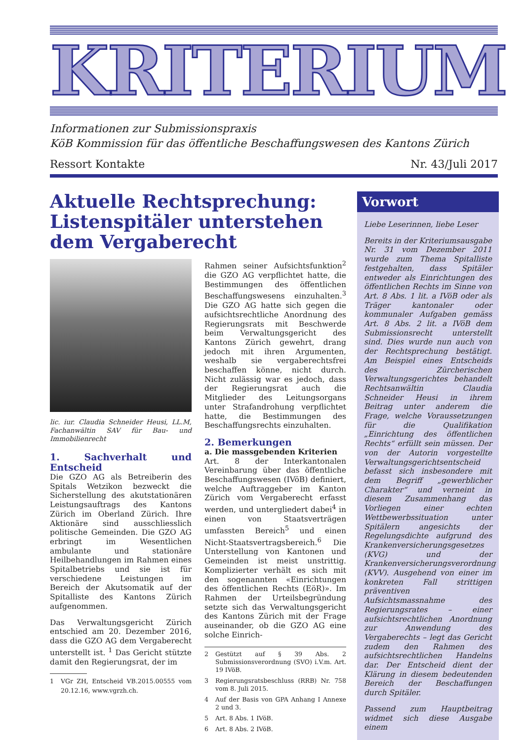KRITERIUM
Informationen zur Submissionspraxis
KöB Kommission für das öffentliche Beschaffungswesen des Kantons Zürich
Ressort Kontakte Nr. 43/Juli 2017
Aktuelle Rechtsprechung: Listenspitäler unterstehen dem Vergaberecht
lic. iur. Claudia Schneider Heusi, LL.M, Fachanwältin SAV für Bau- und Immobilienrecht
1. Sachverhalt und Entscheid
Die GZO AG als Betreiberin des Spitals Wetzikon bezweckt die Sicherstellung des akutstationären Leistungsauftrags des Kantons Zürich im Oberland Zürich. Ihre Aktionäre sind ausschliesslich politische Gemeinden. Die GZO AG erbringt im Wesentlichen ambulante und stationäre Heilbehandlungen im Rahmen eines Spitalbetriebs und sie ist für verschiedene Leistungen im Bereich der Akutsomatik auf der Spitalliste des Kantons Zürich aufgenommen.
Das Verwaltungsgericht Zürich entschied am 20. Dezember 2016, dass die GZO AG dem Vergaberecht unterstellt ist. <sup>1</sup> Das Gericht stützte damit den Regierungsrat, der im
1 VGr ZH, Entscheid VB.2015.00555 vom 20.12.16, www.vgrzh.ch.
Rahmen seiner Aufsichtsfunktion<sup>2</sup> die GZO AG verpflichtet hatte, die Bestimmungen des öffentlichen Beschaffungswesens einzuhalten.<sup>3</sup> Die GZO AG hatte sich gegen die aufsichtsrechtliche Anordnung des Regierungsrats mit Beschwerde beim Verwaltungsgericht des Kantons Zürich gewehrt, drang jedoch mit ihren Argumenten, weshalb sie vergaberechtsfrei beschaffen könne, nicht durch. Nicht zulässig war es jedoch, dass der Regierungsrat auch die Mitglieder des Leitungsorgans unter Strafandrohung verpflichtet hatte, die Bestimmungen des Beschaffungsrechts einzuhalten.
2. Bemerkungen
a. Die massgebenden Kriterien
Art. 8 der Interkantonalen Vereinbarung über das öffentliche Beschaffungswesen (IVöB) definiert, welche Auftraggeber im Kanton Zürich vom Vergaberecht erfasst werden, und untergliedert dabei<sup>4</sup> in einen von Staatsverträgen umfassten Bereich<sup>5</sup> und einen Nicht-Staatsvertragsbereich.<sup>6</sup> Die Unterstellung von Kantonen und Gemeinden ist meist unstrittig. Komplizierter verhält es sich mit den sogenannten «Einrichtungen des öffentlichen Rechts (EöR)». Im Rahmen der Urteilsbegründung setzte sich das Verwaltungsgericht des Kantons Zürich mit der Frage auseinander, ob die GZO AG eine solche Einrich-
2 Gestützt auf § 39 Abs. 2 Submissionsverordnung (SVO) i.V.m. Art. 19 IVöB.
3 Regierungsratsbeschluss (RRB) Nr. 758 vom 8. Juli 2015.
4 Auf der Basis von GPA Anhang I Annexe 2 und 3.
5 Art. 8 Abs. 1 IVöB.
6 Art. 8 Abs. 2 IVöB.
Vorwort
Liebe Leserinnen, liebe Leser
Bereits in der Kriteriumsausgabe Nr. 31 vom Dezember 2011 wurde zum Thema Spitalliste festgehalten, dass Spitäler entweder als Einrichtungen des öffentlichen Rechts im Sinne von Art. 8 Abs. 1 lit. a IVöB oder als Träger kantonaler oder kommunaler Aufgaben gemäss Art. 8 Abs. 2 lit. a IVöB dem Submissionsrecht unterstellt sind. Dies wurde nun auch von der Rechtsprechung bestätigt. Am Beispiel eines Entscheids des Zürcherischen Verwaltungsgerichtes behandelt Rechtsanwältin Claudia Schneider Heusi in ihrem Beitrag unter anderem die Frage, welche Voraussetzungen für die Qualifikation „Einrichtung des öffentlichen Rechts“ erfüllt sein müssen. Der von der Autorin vorgestellte Verwaltungsgerichtsentscheid befasst sich insbesondere mit dem Begriff „gewerblicher Charakter“ und verneint in diesem Zusammenhang das Vorliegen einer echten Wettbewerbssituation unter Spitälern angesichts der Regelungsdichte aufgrund des Krankenversicherungsgesetzes (KVG) und der Krankenversicherungsverordnung (KVV). Ausgehend von einer im konkreten Fall strittigen präventiven Aufsichtsmassnahme des Regierungsrates – einer aufsichtsrechtlichen Anordnung zur Anwendung des Vergaberechts – legt das Gericht zudem den Rahmen des aufsichtsrechtlichen Handelns dar. Der Entscheid dient der Klärung in diesem bedeutenden Bereich der Beschaffungen durch Spitäler.
Passend zum Hauptbeitrag widmet sich diese Ausgabe einem